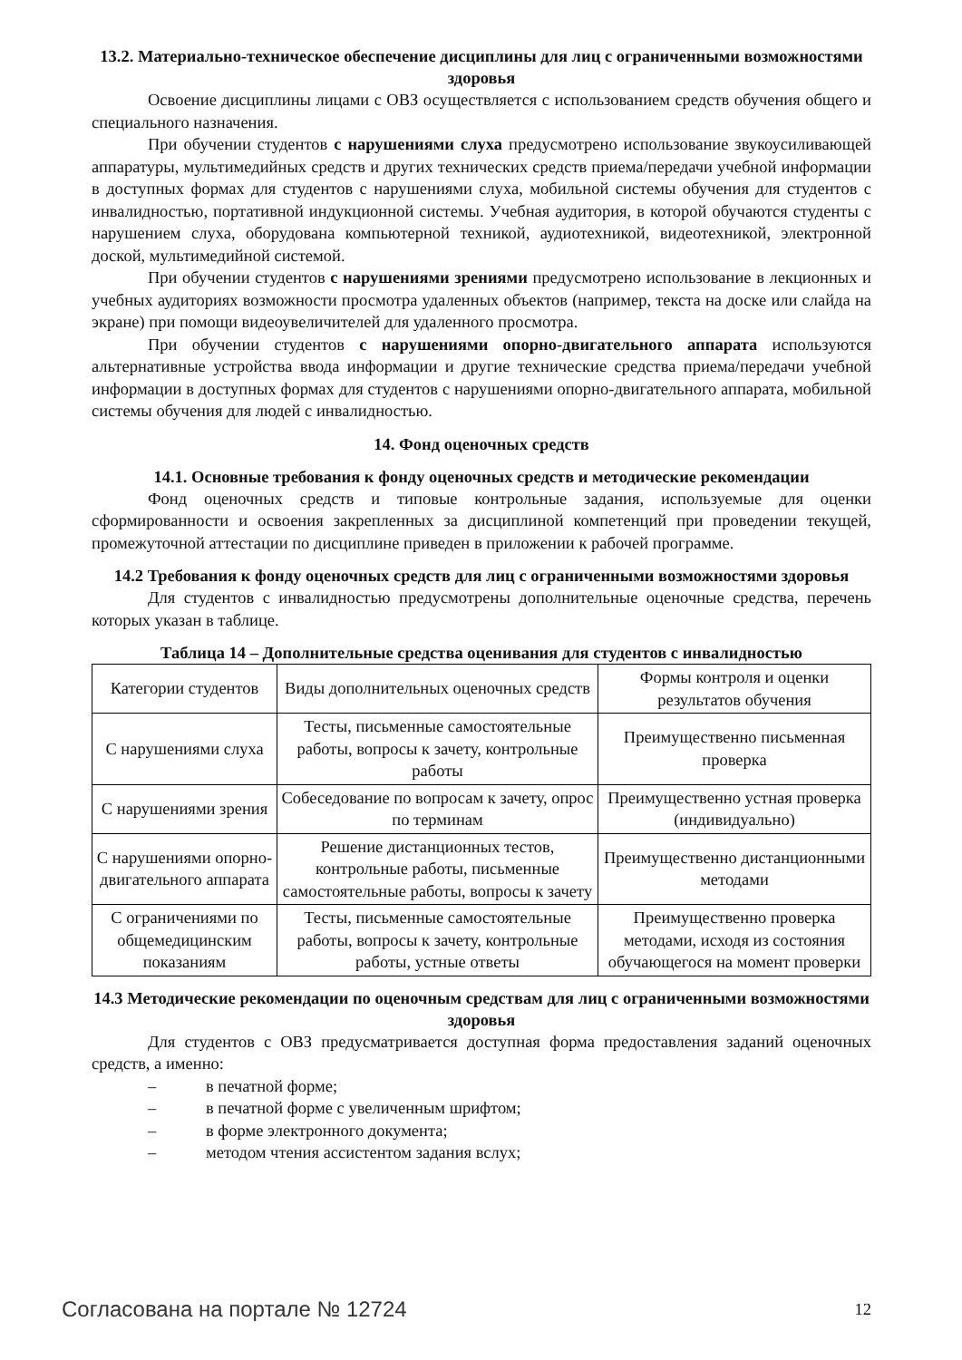13.2. Материально-техническое обеспечение дисциплины для лиц с ограниченными возможностями здоровья
Освоение дисциплины лицами с ОВЗ осуществляется с использованием средств обучения общего и специального назначения.
При обучении студентов с нарушениями слуха предусмотрено использование звукоусиливающей аппаратуры, мультимедийных средств и других технических средств приема/передачи учебной информации в доступных формах для студентов с нарушениями слуха, мобильной системы обучения для студентов с инвалидностью, портативной индукционной системы. Учебная аудитория, в которой обучаются студенты с нарушением слуха, оборудована компьютерной техникой, аудиотехникой, видеотехникой, электронной доской, мультимедийной системой.
При обучении студентов с нарушениями зрениями предусмотрено использование в лекционных и учебных аудиториях возможности просмотра удаленных объектов (например, текста на доске или слайда на экране) при помощи видеоувеличителей для удаленного просмотра.
При обучении студентов с нарушениями опорно-двигательного аппарата используются альтернативные устройства ввода информации и другие технические средства приема/передачи учебной информации в доступных формах для студентов с нарушениями опорно-двигательного аппарата, мобильной системы обучения для людей с инвалидностью.
14. Фонд оценочных средств
14.1. Основные требования к фонду оценочных средств и методические рекомендации
Фонд оценочных средств и типовые контрольные задания, используемые для оценки сформированности и освоения закрепленных за дисциплиной компетенций при проведении текущей, промежуточной аттестации по дисциплине приведен в приложении к рабочей программе.
14.2 Требования к фонду оценочных средств для лиц с ограниченными возможностями здоровья
Для студентов с инвалидностью предусмотрены дополнительные оценочные средства, перечень которых указан в таблице.
Таблица 14 – Дополнительные средства оценивания для студентов с инвалидностью
| Категории студентов | Виды дополнительных оценочных средств | Формы контроля и оценки результатов обучения |
| С нарушениями слуха | Тесты, письменные самостоятельные работы, вопросы к зачету, контрольные работы | Преимущественно письменная проверка |
| С нарушениями зрения | Собеседование по вопросам к зачету, опрос по терминам | Преимущественно устная проверка (индивидуально) |
| С нарушениями опорно-двигательного аппарата | Решение дистанционных тестов, контрольные работы, письменные самостоятельные работы, вопросы к зачету | Преимущественно дистанционными методами |
| С ограничениями по общемедицинским показаниям | Тесты, письменные самостоятельные работы, вопросы к зачету, контрольные работы, устные ответы | Преимущественно проверка методами, исходя из состояния обучающегося на момент проверки |
14.3 Методические рекомендации по оценочным средствам для лиц с ограниченными возможностями здоровья
Для студентов с ОВЗ предусматривается доступная форма предоставления заданий оценочных средств, а именно:
– в печатной форме;
– в печатной форме с увеличенным шрифтом;
– в форме электронного документа;
– методом чтения ассистентом задания вслух;
Согласована на портале № 12724 12